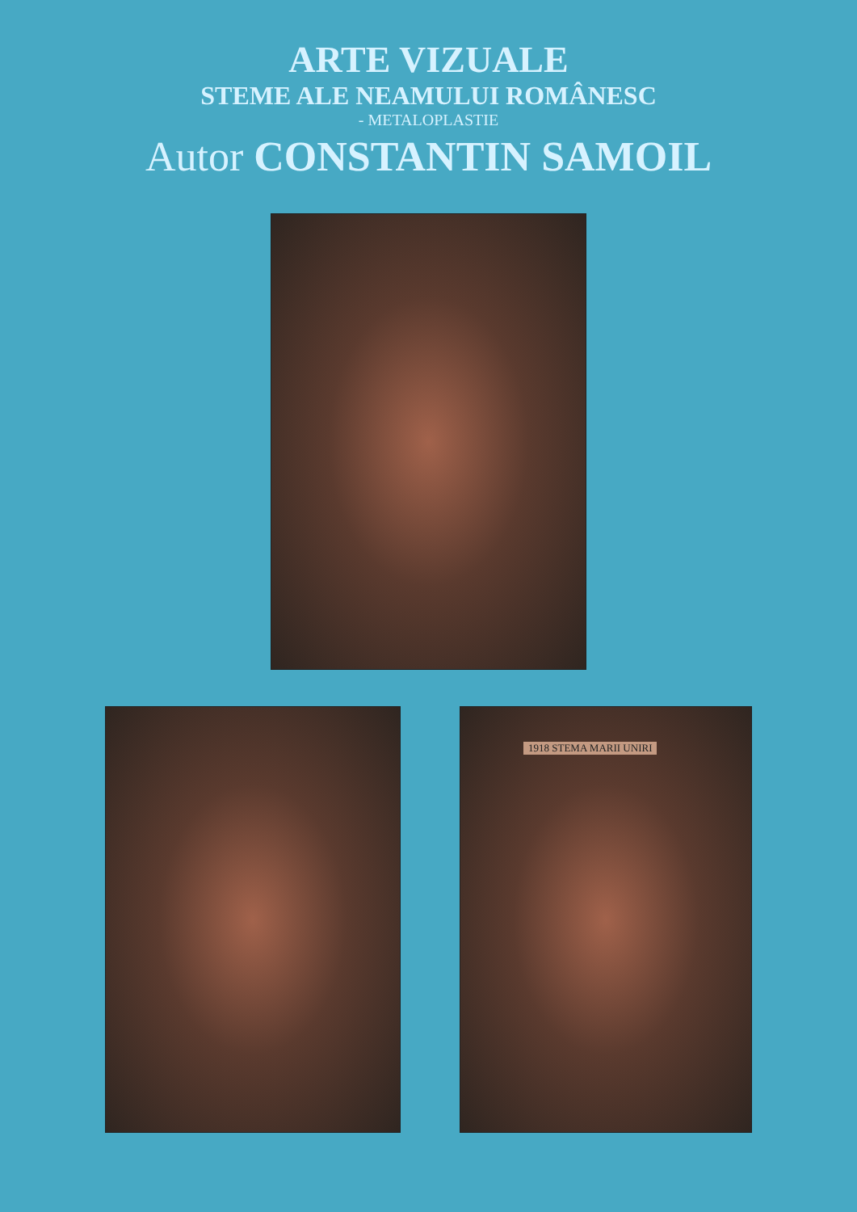ARTE VIZUALE
STEME ALE NEAMULUI ROMÂNESC
- METALOPLASTIE
Autor CONSTANTIN SAMOIL
1918 STEMA MARII UNIRI